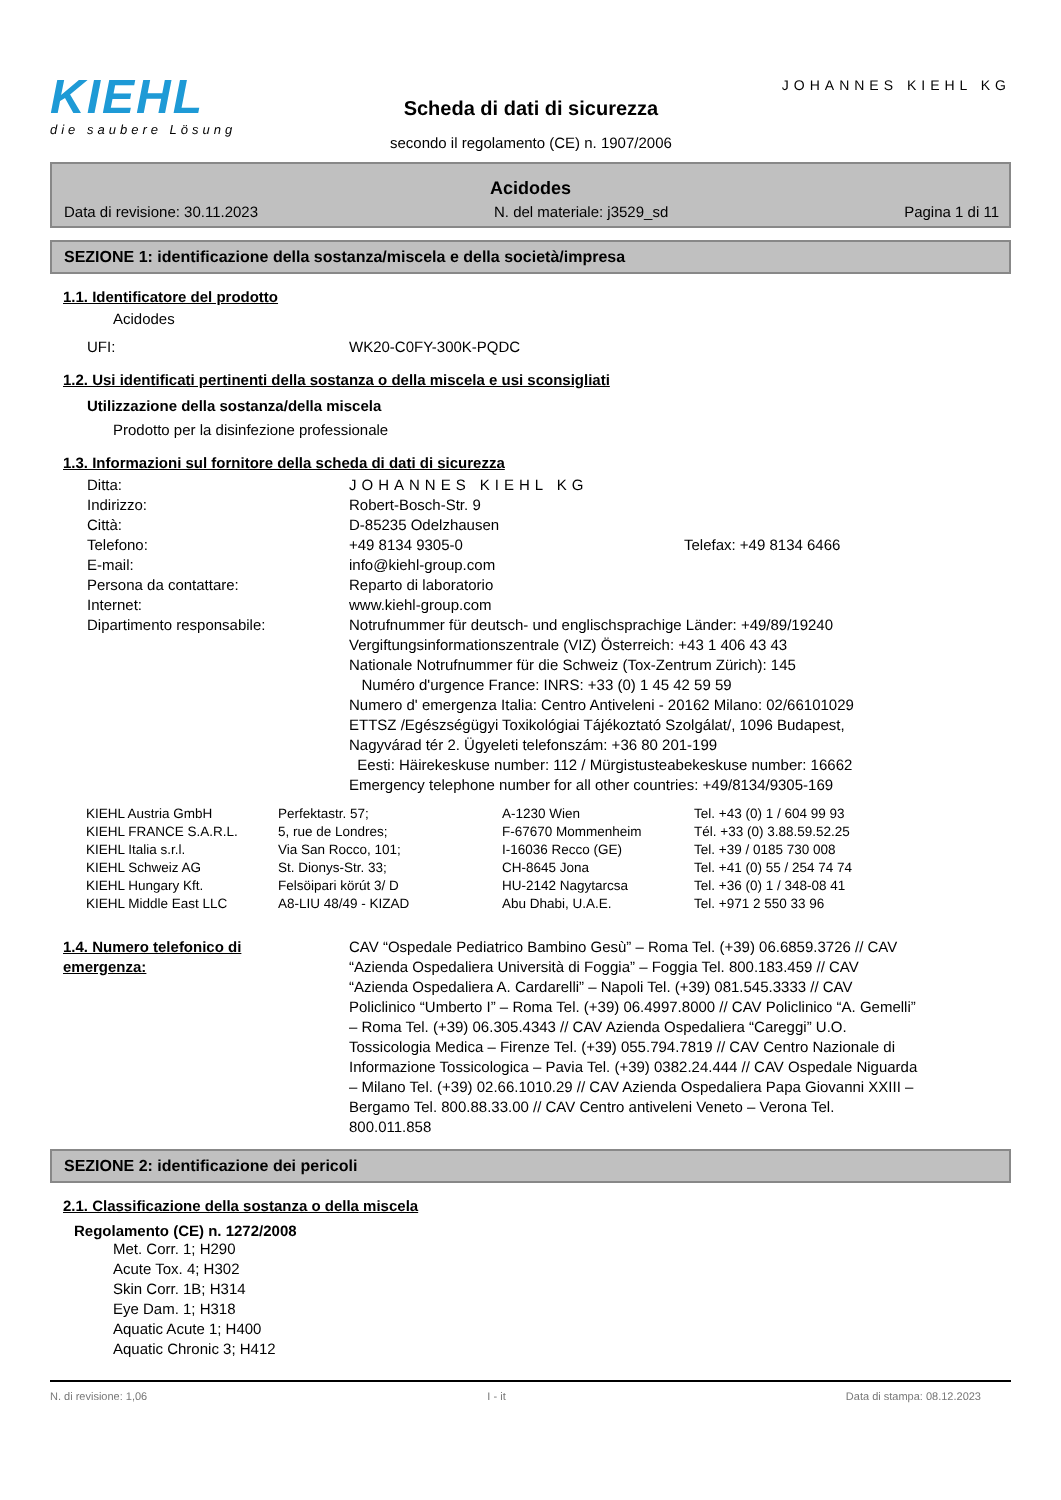KIEHL
die saubere Lösung
Scheda di dati di sicurezza
secondo il regolamento (CE) n. 1907/2006
JOHANNES KIEHL KG
Acidodes
Data di revisione: 30.11.2023 N. del materiale: j3529_sd Pagina 1 di 11
SEZIONE 1: identificazione della sostanza/miscela e della società/impresa
1.1. Identificatore del prodotto
Acidodes
| UFI: | WK20-C0FY-300K-PQDC |
1.2. Usi identificati pertinenti della sostanza o della miscela e usi sconsigliati
Utilizzazione della sostanza/della miscela
Prodotto per la disinfezione professionale
1.3. Informazioni sul fornitore della scheda di dati di sicurezza
| Ditta: | JOHANNES KIEHL KG | |
| Indirizzo: | Robert-Bosch-Str. 9 | |
| Città: | D-85235 Odelzhausen | |
| Telefono: | +49 8134 9305-0 | Telefax: +49 8134 6466 |
| E-mail: | info@kiehl-group.com | |
| Persona da contattare: | Reparto di laboratorio | |
| Internet: | www.kiehl-group.com | |
| Dipartimento responsabile: | Notrufnummer für deutsch- und englischsprachige Länder: +49/89/19240 Vergiftungsinformationszentrale (VIZ) Österreich: +43 1 406 43 43 Nationale Notrufnummer für die Schweiz (Tox-Zentrum Zürich): 145 Numéro d'urgence France: INRS: +33 (0) 1 45 42 59 59 Numero d' emergenza Italia: Centro Antiveleni - 20162 Milano: 02/66101029 ETTSZ /Egészségügyi Toxikológiai Tájékoztató Szolgálat/, 1096 Budapest, Nagyvárad tér 2. Ügyeleti telefonszám: +36 80 201-199 Eesti: Häirekeskuse number: 112 / Mürgistusteabekeskuse number: 16662 Emergency telephone number for all other countries: +49/8134/9305-169 | |
| KIEHL Austria GmbH | Perfektastr. 57; | A-1230 Wien | Tel. +43 (0) 1 / 604 99 93 |
| KIEHL FRANCE S.A.R.L. | 5, rue de Londres; | F-67670 Mommenheim | Tél. +33 (0) 3.88.59.52.25 |
| KIEHL Italia s.r.l. | Via San Rocco, 101; | I-16036 Recco (GE) | Tel. +39 / 0185 730 008 |
| KIEHL Schweiz AG | St. Dionys-Str. 33; | CH-8645 Jona | Tel. +41 (0) 55 / 254 74 74 |
| KIEHL Hungary Kft. | Felsöipari körút 3/ D | HU-2142 Nagytarcsa | Tel. +36 (0) 1 / 348-08 41 |
| KIEHL Middle East LLC | A8-LIU 48/49 - KIZAD | Abu Dhabi, U.A.E. | Tel. +971 2 550 33 96 |
| 1.4. Numero telefonico di emergenza: | CAV “Ospedale Pediatrico Bambino Gesù” – Roma Tel. (+39) 06.6859.3726 // CAV “Azienda Ospedaliera Università di Foggia” – Foggia Tel. 800.183.459 // CAV “Azienda Ospedaliera A. Cardarelli” – Napoli Tel. (+39) 081.545.3333 // CAV Policlinico “Umberto I” – Roma Tel. (+39) 06.4997.8000 // CAV Policlinico “A. Gemelli” – Roma Tel. (+39) 06.305.4343 // CAV Azienda Ospedaliera “Careggi” U.O. Tossicologia Medica – Firenze Tel. (+39) 055.794.7819 // CAV Centro Nazionale di Informazione Tossicologica – Pavia Tel. (+39) 0382.24.444 // CAV Ospedale Niguarda – Milano Tel. (+39) 02.66.1010.29 // CAV Azienda Ospedaliera Papa Giovanni XXIII – Bergamo Tel. 800.88.33.00 // CAV Centro antiveleni Veneto – Verona Tel. 800.011.858 |
SEZIONE 2: identificazione dei pericoli
2.1. Classificazione della sostanza o della miscela
Regolamento (CE) n. 1272/2008
Met. Corr. 1; H290
Acute Tox. 4; H302
Skin Corr. 1B; H314
Eye Dam. 1; H318
Aquatic Acute 1; H400
Aquatic Chronic 3; H412
N. di revisione: 1,06 I - it Data di stampa: 08.12.2023